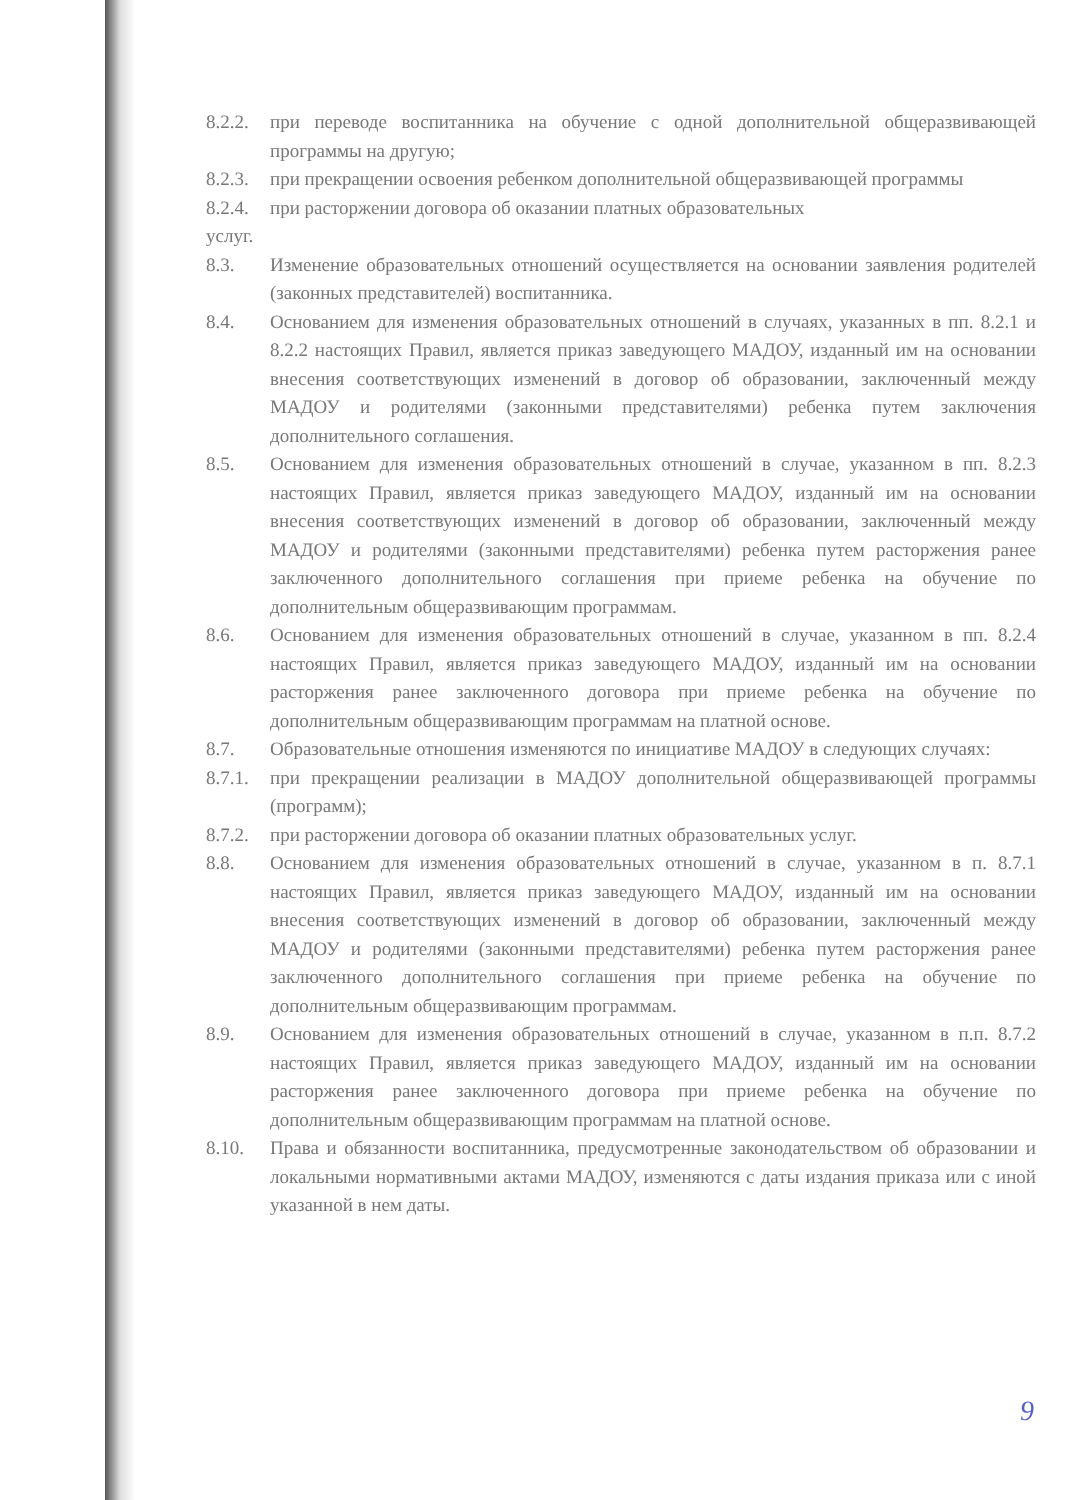8.2.2. при переводе воспитанника на обучение с одной дополнительной общеразвивающей программы на другую;
8.2.3. при прекращении освоения ребенком дополнительной общеразвивающей программы
8.2.4. при расторжении договора об оказании платных образовательных
услуг.
8.3. Изменение образовательных отношений осуществляется на основании заявления родителей (законных представителей) воспитанника.
8.4. Основанием для изменения образовательных отношений в случаях, указанных в пп. 8.2.1 и 8.2.2 настоящих Правил, является приказ заведующего МАДОУ, изданный им на основании внесения соответствующих изменений в договор об образовании, заключенный между МАДОУ и родителями (законными представителями) ребенка путем заключения дополнительного соглашения.
8.5. Основанием для изменения образовательных отношений в случае, указанном в пп. 8.2.3 настоящих Правил, является приказ заведующего МАДОУ, изданный им на основании внесения соответствующих изменений в договор об образовании, заключенный между МАДОУ и родителями (законными представителями) ребенка путем расторжения ранее заключенного дополнительного соглашения при приеме ребенка на обучение по дополнительным общеразвивающим программам.
8.6. Основанием для изменения образовательных отношений в случае, указанном в пп. 8.2.4 настоящих Правил, является приказ заведующего МАДОУ, изданный им на основании расторжения ранее заключенного договора при приеме ребенка на обучение по дополнительным общеразвивающим программам на платной основе.
8.7. Образовательные отношения изменяются по инициативе МАДОУ в следующих случаях:
8.7.1. при прекращении реализации в МАДОУ дополнительной общеразвивающей программы (программ);
8.7.2. при расторжении договора об оказании платных образовательных услуг.
8.8. Основанием для изменения образовательных отношений в случае, указанном в п. 8.7.1 настоящих Правил, является приказ заведующего МАДОУ, изданный им на основании внесения соответствующих изменений в договор об образовании, заключенный между МАДОУ и родителями (законными представителями) ребенка путем расторжения ранее заключенного дополнительного соглашения при приеме ребенка на обучение по дополнительным общеразвивающим программам.
8.9. Основанием для изменения образовательных отношений в случае, указанном в п.п. 8.7.2 настоящих Правил, является приказ заведующего МАДОУ, изданный им на основании расторжения ранее заключенного договора при приеме ребенка на обучение по дополнительным общеразвивающим программам на платной основе.
8.10. Права и обязанности воспитанника, предусмотренные законодательством об образовании и локальными нормативными актами МАДОУ, изменяются с даты издания приказа или с иной указанной в нем даты.
9